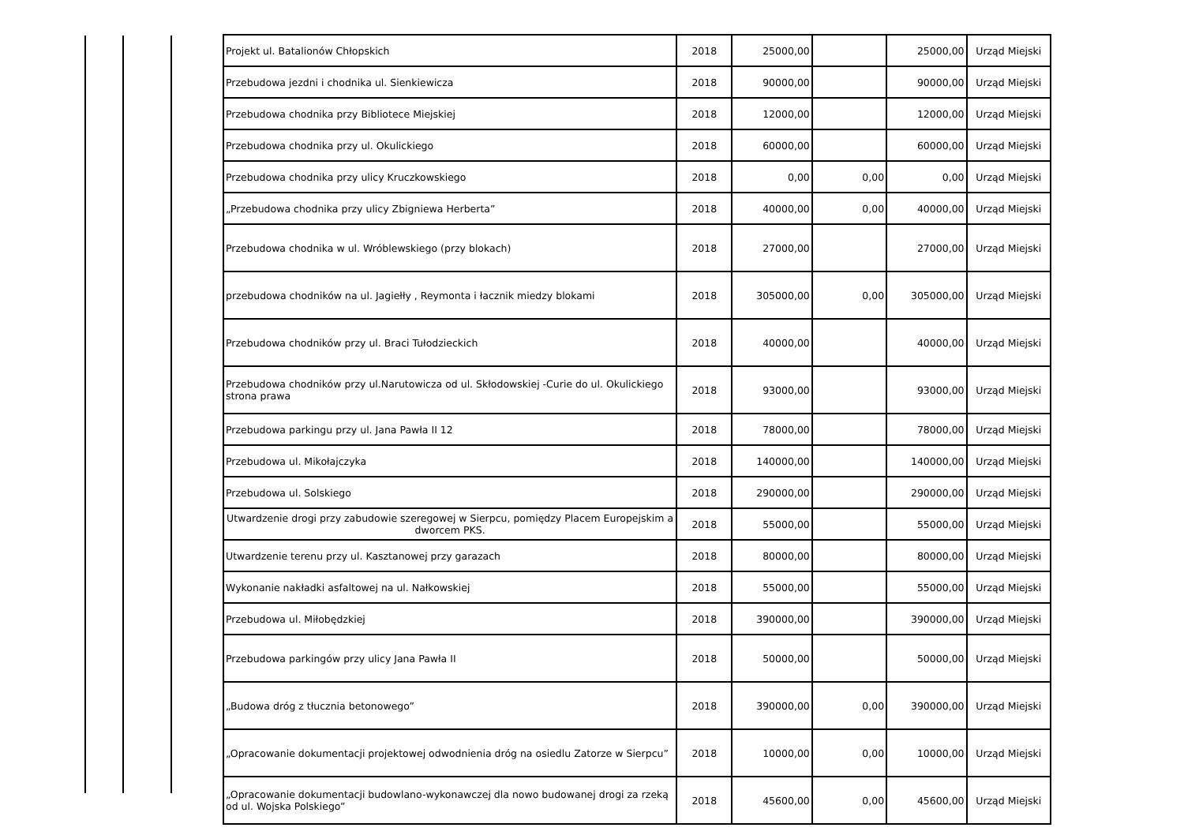| Projekt ul. Batalionów Chłopskich | 2018 | 25000,00 | | 25000,00 | Urząd Miejski |
| Przebudowa jezdni i chodnika ul. Sienkiewicza | 2018 | 90000,00 | | 90000,00 | Urząd Miejski |
| Przebudowa chodnika przy Bibliotece Miejskiej | 2018 | 12000,00 | | 12000,00 | Urząd Miejski |
| Przebudowa chodnika przy ul. Okulickiego | 2018 | 60000,00 | | 60000,00 | Urząd Miejski |
| Przebudowa chodnika przy ulicy Kruczkowskiego | 2018 | 0,00 | 0,00 | 0,00 | Urząd Miejski |
| „Przebudowa chodnika przy ulicy Zbigniewa Herberta” | 2018 | 40000,00 | 0,00 | 40000,00 | Urząd Miejski |
| Przebudowa chodnika w ul. Wróblewskiego (przy blokach) | 2018 | 27000,00 | | 27000,00 | Urząd Miejski |
| przebudowa chodników na ul. Jagiełły , Reymonta i łacznik miedzy blokami | 2018 | 305000,00 | 0,00 | 305000,00 | Urząd Miejski |
| Przebudowa chodników przy ul. Braci Tułodzieckich | 2018 | 40000,00 | | 40000,00 | Urząd Miejski |
| Przebudowa chodników przy ul.Narutowicza od ul. Skłodowskiej -Curie do ul. Okulickiego strona prawa | 2018 | 93000,00 | | 93000,00 | Urząd Miejski |
| Przebudowa parkingu przy ul. Jana Pawła II 12 | 2018 | 78000,00 | | 78000,00 | Urząd Miejski |
| Przebudowa ul. Mikołajczyka | 2018 | 140000,00 | | 140000,00 | Urząd Miejski |
| Przebudowa ul. Solskiego | 2018 | 290000,00 | | 290000,00 | Urząd Miejski |
| Utwardzenie drogi przy zabudowie szeregowej w Sierpcu, pomiędzy Placem Europejskim a dworcem PKS. | 2018 | 55000,00 | | 55000,00 | Urząd Miejski |
| Utwardzenie terenu przy ul. Kasztanowej przy garazach | 2018 | 80000,00 | | 80000,00 | Urząd Miejski |
| Wykonanie nakładki asfaltowej na ul. Nałkowskiej | 2018 | 55000,00 | | 55000,00 | Urząd Miejski |
| Przebudowa ul. Miłobędzkiej | 2018 | 390000,00 | | 390000,00 | Urząd Miejski |
| Przebudowa parkingów przy ulicy Jana Pawła II | 2018 | 50000,00 | | 50000,00 | Urząd Miejski |
| „Budowa dróg z tłucznia betonowego” | 2018 | 390000,00 | 0,00 | 390000,00 | Urząd Miejski |
| „Opracowanie dokumentacji projektowej odwodnienia dróg na osiedlu Zatorze w Sierpcu” | 2018 | 10000,00 | 0,00 | 10000,00 | Urząd Miejski |
| „Opracowanie dokumentacji budowlano-wykonawczej dla nowo budowanej drogi za rzeką od ul. Wojska Polskiego” | 2018 | 45600,00 | 0,00 | 45600,00 | Urząd Miejski |